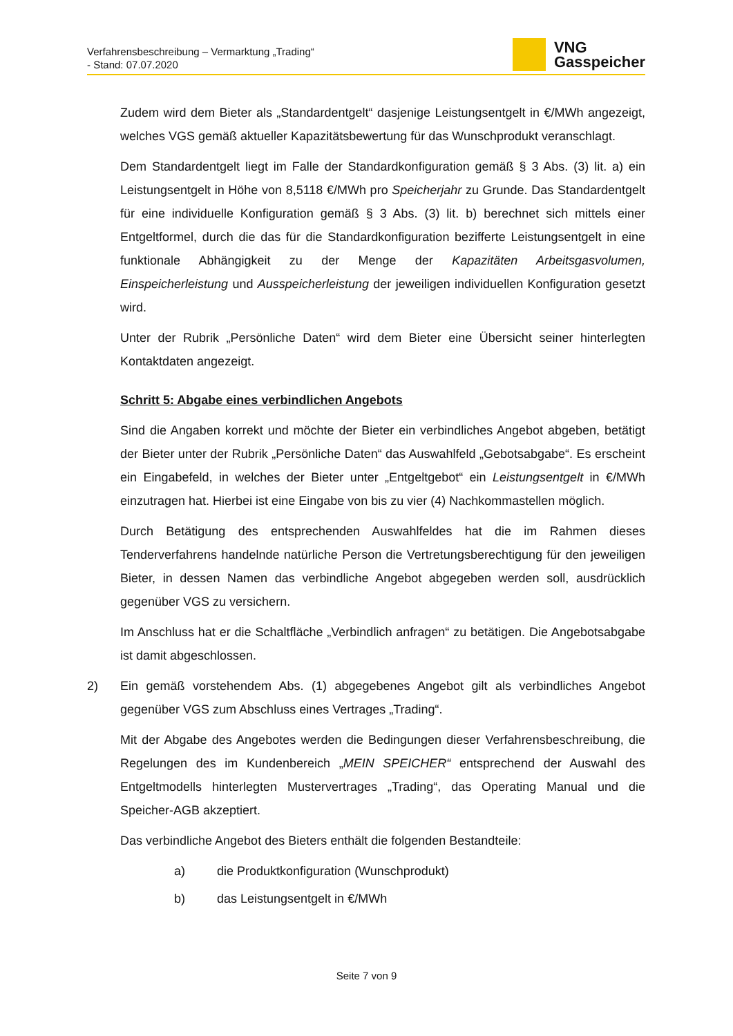Verfahrensbeschreibung – Vermarktung „Trading“
- Stand: 07.07.2020
VNG
Gasspeicher
Zudem wird dem Bieter als „Standardentgelt“ dasjenige Leistungsentgelt in €/MWh angezeigt, welches VGS gemäß aktueller Kapazitätsbewertung für das Wunschprodukt veranschlagt.
Dem Standardentgelt liegt im Falle der Standardkonfiguration gemäß § 3 Abs. (3) lit. a) ein Leistungsentgelt in Höhe von 8,5118 €/MWh pro Speicherjahr zu Grunde. Das Standardentgelt für eine individuelle Konfiguration gemäß § 3 Abs. (3) lit. b) berechnet sich mittels einer Entgeltformel, durch die das für die Standardkonfiguration bezifferte Leistungsentgelt in eine funktionale Abhängigkeit zu der Menge der Kapazitäten Arbeitsgasvolumen, Einspeicherleistung und Ausspeicherleistung der jeweiligen individuellen Konfiguration gesetzt wird.
Unter der Rubrik „Persönliche Daten“ wird dem Bieter eine Übersicht seiner hinterlegten Kontaktdaten angezeigt.
Schritt 5: Abgabe eines verbindlichen Angebots
Sind die Angaben korrekt und möchte der Bieter ein verbindliches Angebot abgeben, betätigt der Bieter unter der Rubrik „Persönliche Daten“ das Auswahlfeld „Gebotsabgabe“. Es erscheint ein Eingabefeld, in welches der Bieter unter „Entgeltgebot“ ein Leistungsentgelt in €/MWh einzutragen hat. Hierbei ist eine Eingabe von bis zu vier (4) Nachkommastellen möglich.
Durch Betätigung des entsprechenden Auswahlfeldes hat die im Rahmen dieses Tenderverfahrens handelnde natürliche Person die Vertretungsberechtigung für den jeweiligen Bieter, in dessen Namen das verbindliche Angebot abgegeben werden soll, ausdrücklich gegenüber VGS zu versichern.
Im Anschluss hat er die Schaltfläche „Verbindlich anfragen“ zu betätigen. Die Angebotsabgabe ist damit abgeschlossen.
2) Ein gemäß vorstehendem Abs. (1) abgegebenes Angebot gilt als verbindliches Angebot gegenüber VGS zum Abschluss eines Vertrages „Trading“.
Mit der Abgabe des Angebotes werden die Bedingungen dieser Verfahrensbeschreibung, die Regelungen des im Kundenbereich „MEIN SPEICHER“ entsprechend der Auswahl des Entgeltmodells hinterlegten Mustervertrages „Trading“, das Operating Manual und die Speicher-AGB akzeptiert.
Das verbindliche Angebot des Bieters enthält die folgenden Bestandteile:
a) die Produktkonfiguration (Wunschprodukt)
b) das Leistungsentgelt in €/MWh
Seite 7 von 9